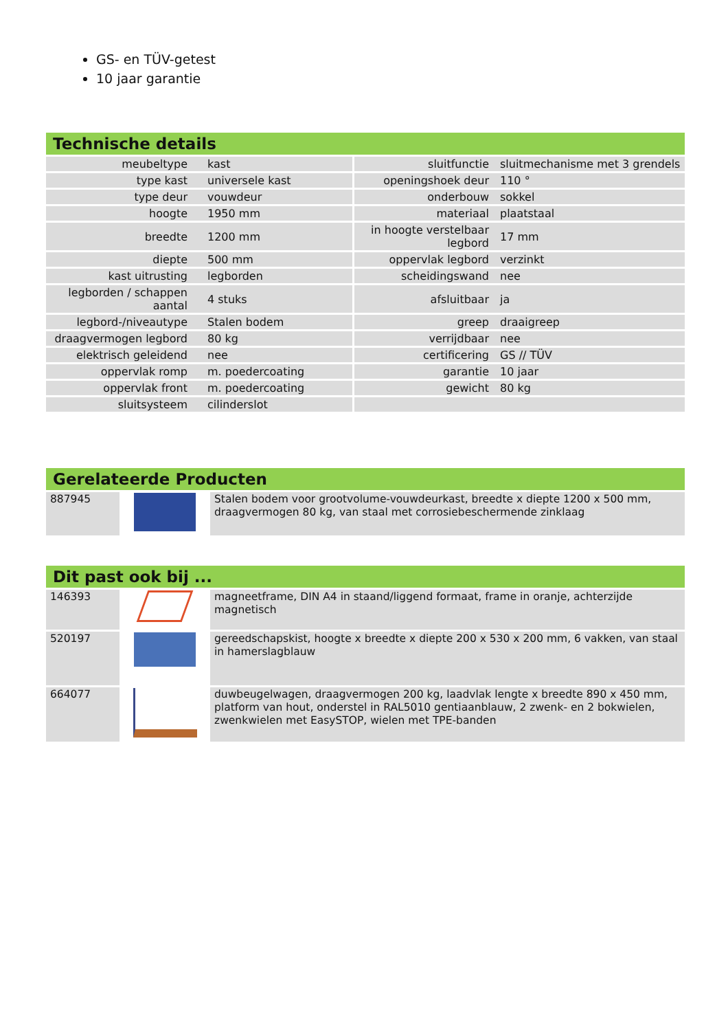GS- en TÜV-getest
10 jaar garantie
Technische details
| meubeltype | kast | sluitfunctie | sluitmechanisme met 3 grendels |
| type kast | universele kast | openingshoek deur | 110 ° |
| type deur | vouwdeur | onderbouw | sokkel |
| hoogte | 1950 mm | materiaal | plaatstaal |
| breedte | 1200 mm | in hoogte verstelbaar legbord | 17 mm |
| diepte | 500 mm | oppervlak legbord | verzinkt |
| kast uitrusting | legborden | scheidingswand | nee |
| legborden / schappen aantal | 4 stuks | afsluitbaar | ja |
| legbord-/niveautype | Stalen bodem | greep | draaigreep |
| draagvermogen legbord | 80 kg | verrijdbaar | nee |
| elektrisch geleidend | nee | certificering | GS // TÜV |
| oppervlak romp | m. poedercoating | garantie | 10 jaar |
| oppervlak front | m. poedercoating | gewicht | 80 kg |
| sluitsysteem | cilinderslot | | |
Gerelateerde Producten
| 887945 | | Stalen bodem voor grootvolume-vouwdeurkast, breedte x diepte 1200 x 500 mm, draagvermogen 80 kg, van staal met corrosiebeschermende zinklaag |
Dit past ook bij ...
| 146393 | | magneetframe, DIN A4 in staand/liggend formaat, frame in oranje, achterzijde magnetisch |
| 520197 | | gereedschapskist, hoogte x breedte x diepte 200 x 530 x 200 mm, 6 vakken, van staal in hamerslagblauw |
| 664077 | | duwbeugelwagen, draagvermogen 200 kg, laadvlak lengte x breedte 890 x 450 mm, platform van hout, onderstel in RAL5010 gentiaanblauw, 2 zwenk- en 2 bokwielen, zwenkwielen met EasySTOP, wielen met TPE-banden |